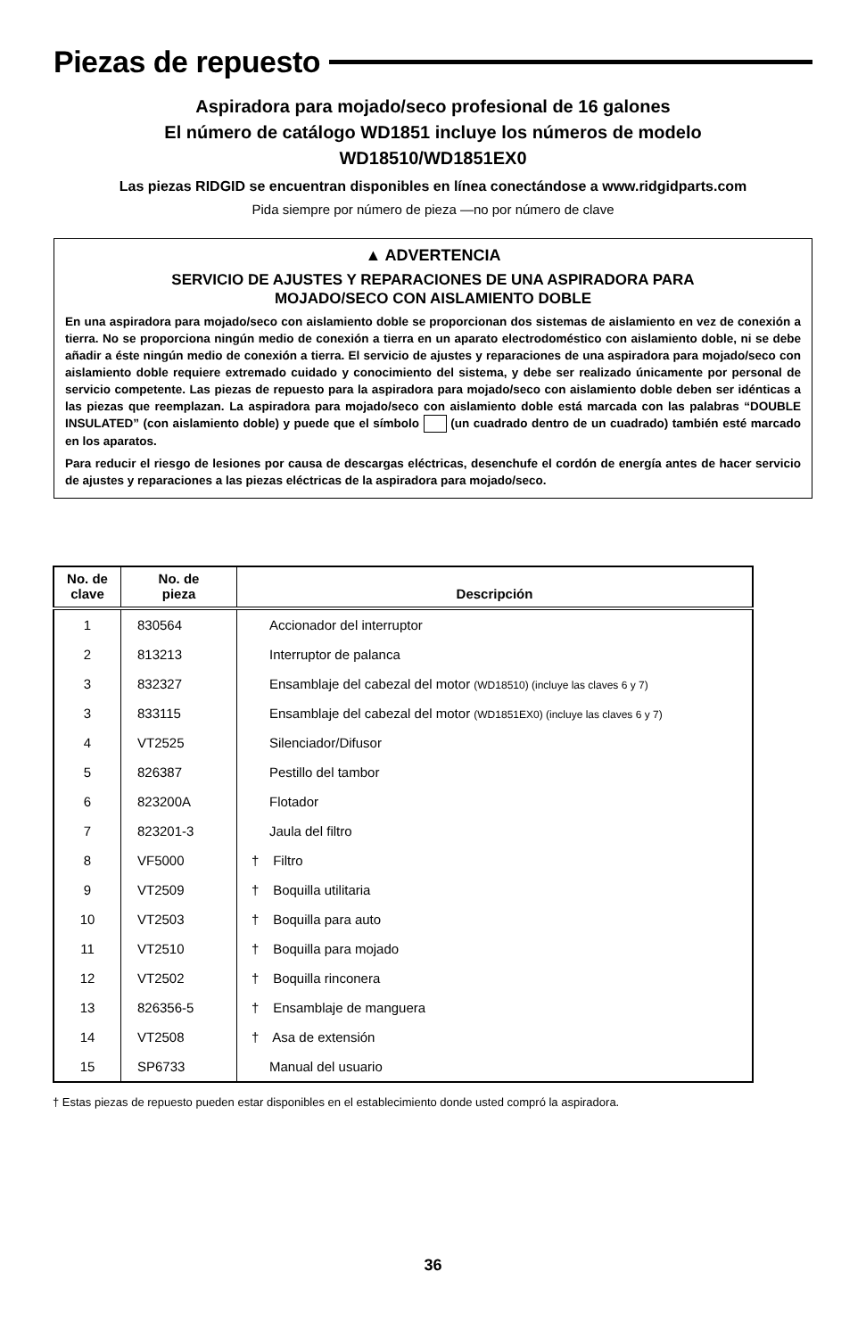Piezas de repuesto
Aspiradora para mojado/seco profesional de 16 galones
El número de catálogo WD1851 incluye los números de modelo
WD18510/WD1851EX0
Las piezas RIDGID se encuentran disponibles en línea conectándose a www.ridgidparts.com
Pida siempre por número de pieza —no por número de clave
▲ ADVERTENCIA
SERVICIO DE AJUSTES Y REPARACIONES DE UNA ASPIRADORA PARA
MOJADO/SECO CON AISLAMIENTO DOBLE
En una aspiradora para mojado/seco con aislamiento doble se proporcionan dos sistemas de aislamiento en vez de conexión a tierra. No se proporciona ningún medio de conexión a tierra en un aparato electrodoméstico con aislamiento doble, ni se debe añadir a éste ningún medio de conexión a tierra. El servicio de ajustes y reparaciones de una aspiradora para mojado/seco con aislamiento doble requiere extremado cuidado y conocimiento del sistema, y debe ser realizado únicamente por personal de servicio competente. Las piezas de repuesto para la aspiradora para mojado/seco con aislamiento doble deben ser idénticas a las piezas que reemplazan. La aspiradora para mojado/seco con aislamiento doble está marcada con las palabras “DOUBLE INSULATED” (con aislamiento doble) y puede que el símbolo (un cuadrado dentro de un cuadrado) también esté marcado en los aparatos.
Para reducir el riesgo de lesiones por causa de descargas eléctricas, desenchufe el cordón de energía antes de hacer servicio de ajustes y reparaciones a las piezas eléctricas de la aspiradora para mojado/seco.
| No. de clave | No. de pieza | Descripción |
| --- | --- | --- |
| 1 | 830564 | Accionador del interruptor |
| 2 | 813213 | Interruptor de palanca |
| 3 | 832327 | Ensamblaje del cabezal del motor (WD18510) (incluye las claves 6 y 7) |
| 3 | 833115 | Ensamblaje del cabezal del motor (WD1851EX0) (incluye las claves 6 y 7) |
| 4 | VT2525 | Silenciador/Difusor |
| 5 | 826387 | Pestillo del tambor |
| 6 | 823200A | Flotador |
| 7 | 823201-3 | Jaula del filtro |
| 8 | VF5000 | † Filtro |
| 9 | VT2509 | † Boquilla utilitaria |
| 10 | VT2503 | † Boquilla para auto |
| 11 | VT2510 | † Boquilla para mojado |
| 12 | VT2502 | † Boquilla rinconera |
| 13 | 826356-5 | † Ensamblaje de manguera |
| 14 | VT2508 | † Asa de extensión |
| 15 | SP6733 | Manual del usuario |
† Estas piezas de repuesto pueden estar disponibles en el establecimiento donde usted compró la aspiradora.
36